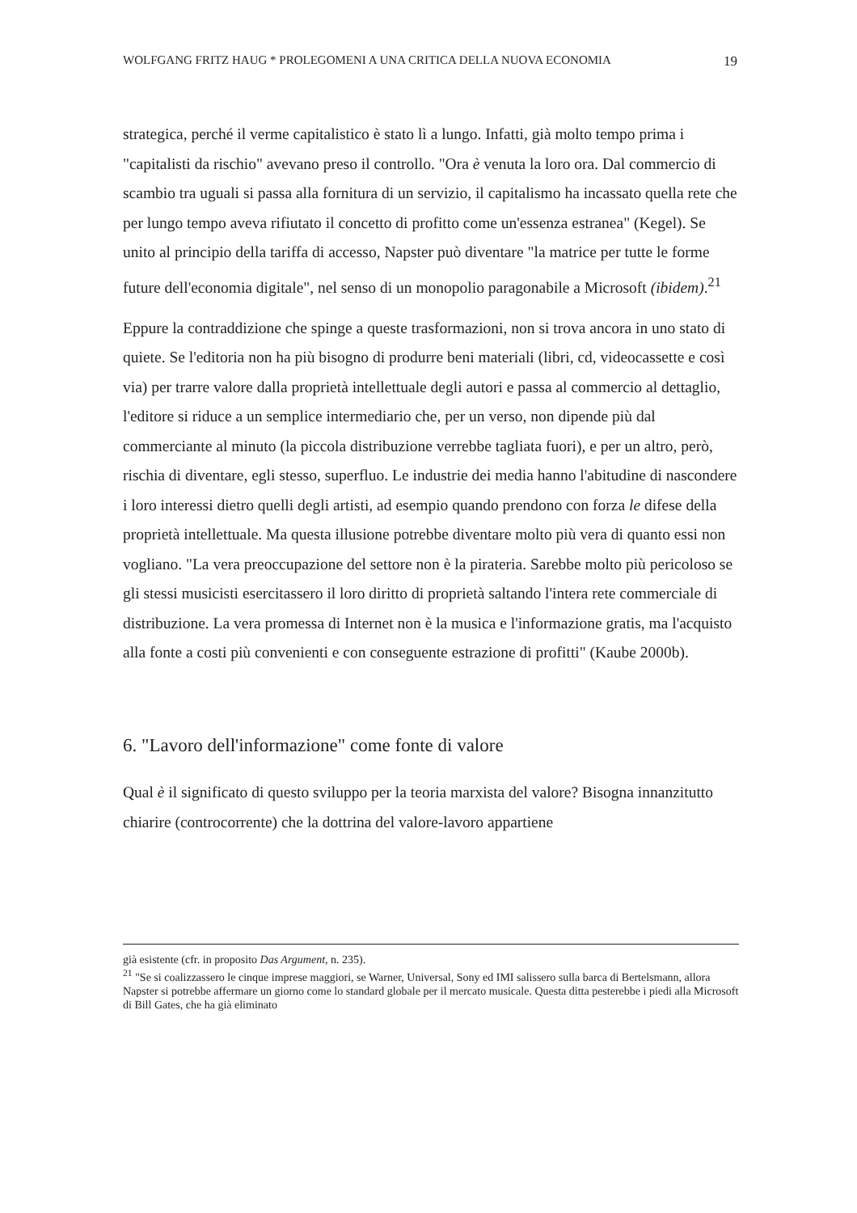WOLFGANG FRITZ HAUG * PROLEGOMENI A UNA CRITICA DELLA NUOVA ECONOMIA 19
strategica, perché il verme capitalistico è stato lì a lungo. Infatti, già molto tempo prima i "capitalisti da rischio" avevano preso il controllo. "Ora è venuta la loro ora. Dal commercio di scambio tra uguali si passa alla fornitura di un servizio, il capitalismo ha incassato quella rete che per lungo tempo aveva rifiutato il concetto di profitto come un'essenza estranea" (Kegel). Se unito al principio della tariffa di accesso, Napster può diventare "la matrice per tutte le forme future dell'economia digitale", nel senso di un monopolio paragonabile a Microsoft (ibidem).<sup>21</sup>
Eppure la contraddizione che spinge a queste trasformazioni, non si trova ancora in uno stato di quiete. Se l'editoria non ha più bisogno di produrre beni materiali (libri, cd, videocassette e così via) per trarre valore dalla proprietà intellettuale degli autori e passa al commercio al dettaglio, l'editore si riduce a un semplice intermediario che, per un verso, non dipende più dal commerciante al minuto (la piccola distribuzione verrebbe tagliata fuori), e per un altro, però, rischia di diventare, egli stesso, superfluo. Le industrie dei media hanno l'abitudine di nascondere i loro interessi dietro quelli degli artisti, ad esempio quando prendono con forza le difese della proprietà intellettuale. Ma questa illusione potrebbe diventare molto più vera di quanto essi non vogliano. "La vera preoccupazione del settore non è la pirateria. Sarebbe molto più pericoloso se gli stessi musicisti esercitassero il loro diritto di proprietà saltando l'intera rete commerciale di distribuzione. La vera promessa di Internet non è la musica e l'informazione gratis, ma l'acquisto alla fonte a costi più convenienti e con conseguente estrazione di profitti" (Kaube 2000b).
6. "Lavoro dell'informazione" come fonte di valore
Qual è il significato di questo sviluppo per la teoria marxista del valore? Bisogna innanzitutto chiarire (controcorrente) che la dottrina del valore-lavoro appartiene
già esistente (cfr. in proposito Das Argument, n. 235).
<sup>21</sup> "Se si coalizzassero le cinque imprese maggiori, se Warner, Universal, Sony ed IMI salissero sulla barca di Bertelsmann, allora Napster si potrebbe affermare un giorno come lo standard globale per il mercato musicale. Questa ditta pesterebbe i piedi alla Microsoft di Bill Gates, che ha già eliminato